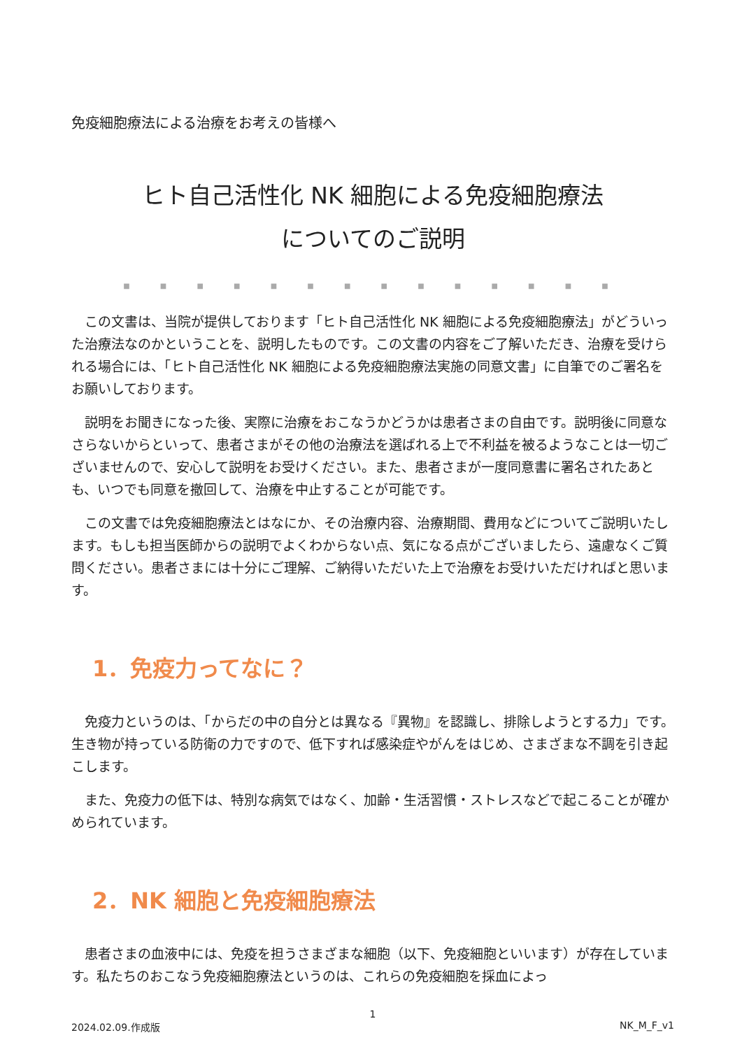免疫細胞療法による治療をお考えの皆様へ
ヒト自己活性化 NK 細胞による免疫細胞療法
についてのご説明
■ ■ ■ ■ ■ ■ ■ ■ ■ ■ ■ ■ ■ ■
この文書は、当院が提供しております「ヒト自己活性化 NK 細胞による免疫細胞療法」がどういった治療法なのかということを、説明したものです。この文書の内容をご了解いただき、治療を受けられる場合には、「ヒト自己活性化 NK 細胞による免疫細胞療法実施の同意文書」に自筆でのご署名をお願いしております。
説明をお聞きになった後、実際に治療をおこなうかどうかは患者さまの自由です。説明後に同意なさらないからといって、患者さまがその他の治療法を選ばれる上で不利益を被るようなことは一切ございませんので、安心して説明をお受けください。また、患者さまが一度同意書に署名されたあとも、いつでも同意を撤回して、治療を中止することが可能です。
この文書では免疫細胞療法とはなにか、その治療内容、治療期間、費用などについてご説明いたします。もしも担当医師からの説明でよくわからない点、気になる点がございましたら、遠慮なくご質問ください。患者さまには十分にご理解、ご納得いただいた上で治療をお受けいただければと思います。
1．免疫力ってなに？
免疫力というのは、「からだの中の自分とは異なる『異物』を認識し、排除しようとする力」です。生き物が持っている防衛の力ですので、低下すれば感染症やがんをはじめ、さまざまな不調を引き起こします。
また、免疫力の低下は、特別な病気ではなく、加齢・生活習慣・ストレスなどで起こることが確かめられています。
2．NK 細胞と免疫細胞療法
患者さまの血液中には、免疫を担うさまざまな細胞（以下、免疫細胞といいます）が存在しています。私たちのおこなう免疫細胞療法というのは、これらの免疫細胞を採血によっ
1
2024.02.09.作成版 NK_M_F_v1